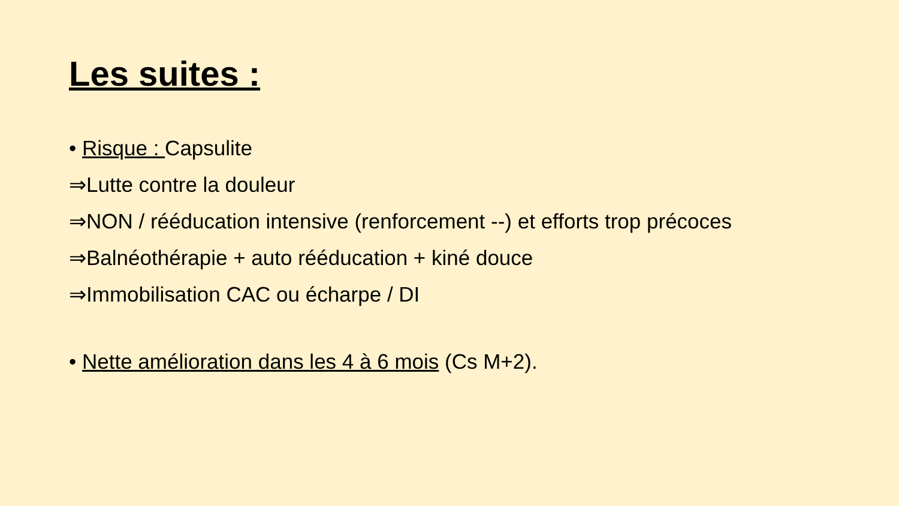Les suites :
• Risque : Capsulite
⇒Lutte contre la douleur
⇒NON / rééducation intensive (renforcement --) et efforts trop précoces
⇒Balnéothérapie + auto rééducation + kiné douce
⇒Immobilisation CAC ou écharpe / DI
• Nette amélioration dans les 4 à 6 mois (Cs M+2).